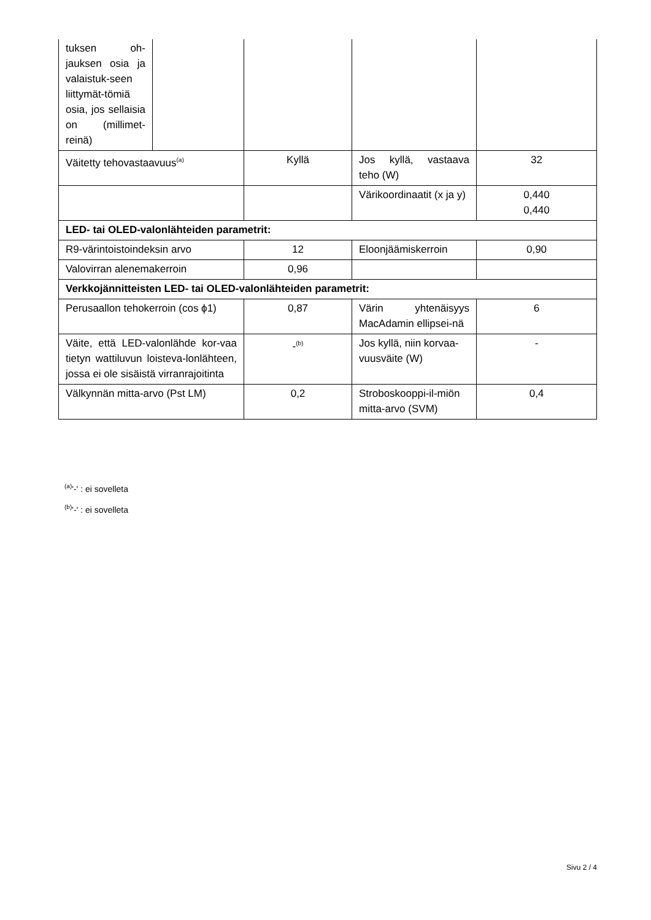| tuksen oh-jauksen osia ja valaistuk-seen liittymät-tömiä osia, jos sellaisia on (millimet-reinä) | | | | |
| Väitetty tehovastaavuus<sup>(a)</sup> | | Kyllä | Jos kyllä, vastaava teho (W) | 32 |
| | | | Värikoordinaatit (x ja y) | 0,440 0,440 |
| LED- tai OLED-valonlähteiden parametrit: | | | | |
| R9-värintoistoindeksin arvo | | 12 | Eloonjäämiskerroin | 0,90 |
| Valovirran alenemakerroin | | 0,96 | | |
| Verkkojännitteisten LED- tai OLED-valonlähteiden parametrit: | | | | |
| Perusaallon tehokerroin (cos ϕ1) | | 0,87 | Värin yhtenäisyys MacAdamin ellipsei-nä | 6 |
| Väite, että LED-valonlähde kor-vaa tietyn wattiluvun loisteva-lonlähteen, jossa ei ole sisäistä virranrajoitinta | | -<sup>(b)</sup> | Jos kyllä, niin korvaa-vuusväite (W) | - |
| Välkynnän mitta-arvo (Pst LM) | | 0,2 | Stroboskooppi-il-miön mitta-arvo (SVM) | 0,4 |
<sup>(a)</sup> '-' : ei sovelleta
<sup>(b)</sup> '-' : ei sovelleta
Sivu 2 / 4